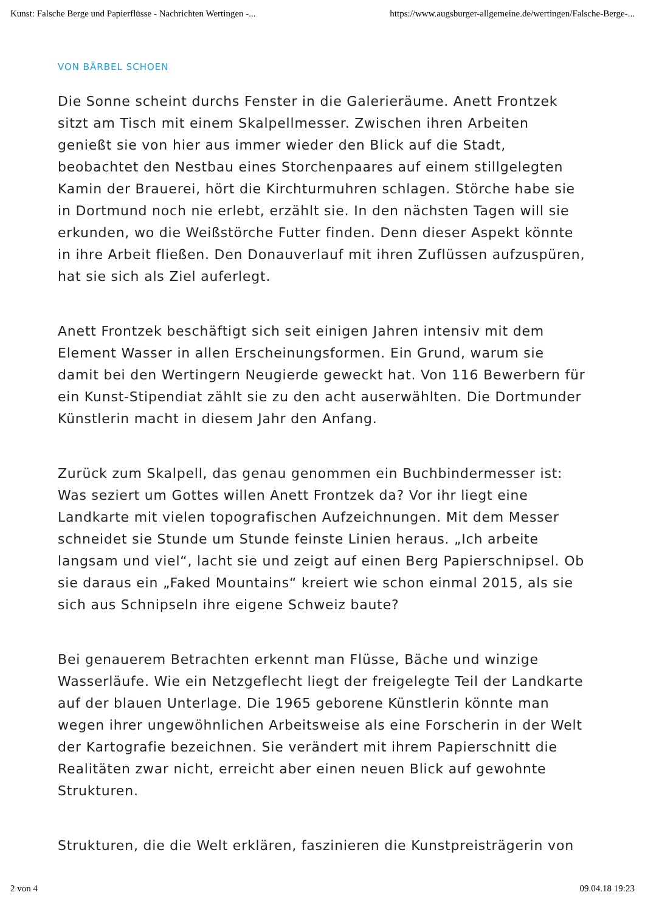Kunst: Falsche Berge und Papierflüsse - Nachrichten Wertingen -... https://www.augsburger-allgemeine.de/wertingen/Falsche-Berge-...
VON BÄRBEL SCHOEN
Die Sonne scheint durchs Fenster in die Galerieräume. Anett Frontzek sitzt am Tisch mit einem Skalpellmesser. Zwischen ihren Arbeiten genießt sie von hier aus immer wieder den Blick auf die Stadt, beobachtet den Nestbau eines Storchenpaares auf einem stillgelegten Kamin der Brauerei, hört die Kirchturmuhren schlagen. Störche habe sie in Dortmund noch nie erlebt, erzählt sie. In den nächsten Tagen will sie erkunden, wo die Weißstörche Futter finden. Denn dieser Aspekt könnte in ihre Arbeit fließen. Den Donauverlauf mit ihren Zuflüssen aufzuspüren, hat sie sich als Ziel auferlegt.
Anett Frontzek beschäftigt sich seit einigen Jahren intensiv mit dem Element Wasser in allen Erscheinungsformen. Ein Grund, warum sie damit bei den Wertingern Neugierde geweckt hat. Von 116 Bewerbern für ein Kunst-Stipendiat zählt sie zu den acht auserwählten. Die Dortmunder Künstlerin macht in diesem Jahr den Anfang.
Zurück zum Skalpell, das genau genommen ein Buchbindermesser ist: Was seziert um Gottes willen Anett Frontzek da? Vor ihr liegt eine Landkarte mit vielen topografischen Aufzeichnungen. Mit dem Messer schneidet sie Stunde um Stunde feinste Linien heraus. „Ich arbeite langsam und viel“, lacht sie und zeigt auf einen Berg Papierschnipsel. Ob sie daraus ein „Faked Mountains“ kreiert wie schon einmal 2015, als sie sich aus Schnipseln ihre eigene Schweiz baute?
Bei genauerem Betrachten erkennt man Flüsse, Bäche und winzige Wasserläufe. Wie ein Netzgeflecht liegt der freigelegte Teil der Landkarte auf der blauen Unterlage. Die 1965 geborene Künstlerin könnte man wegen ihrer ungewöhnlichen Arbeitsweise als eine Forscherin in der Welt der Kartografie bezeichnen. Sie verändert mit ihrem Papierschnitt die Realitäten zwar nicht, erreicht aber einen neuen Blick auf gewohnte Strukturen.
Strukturen, die die Welt erklären, faszinieren die Kunstpreisträgerin von
2 von 4 09.04.18 19:23